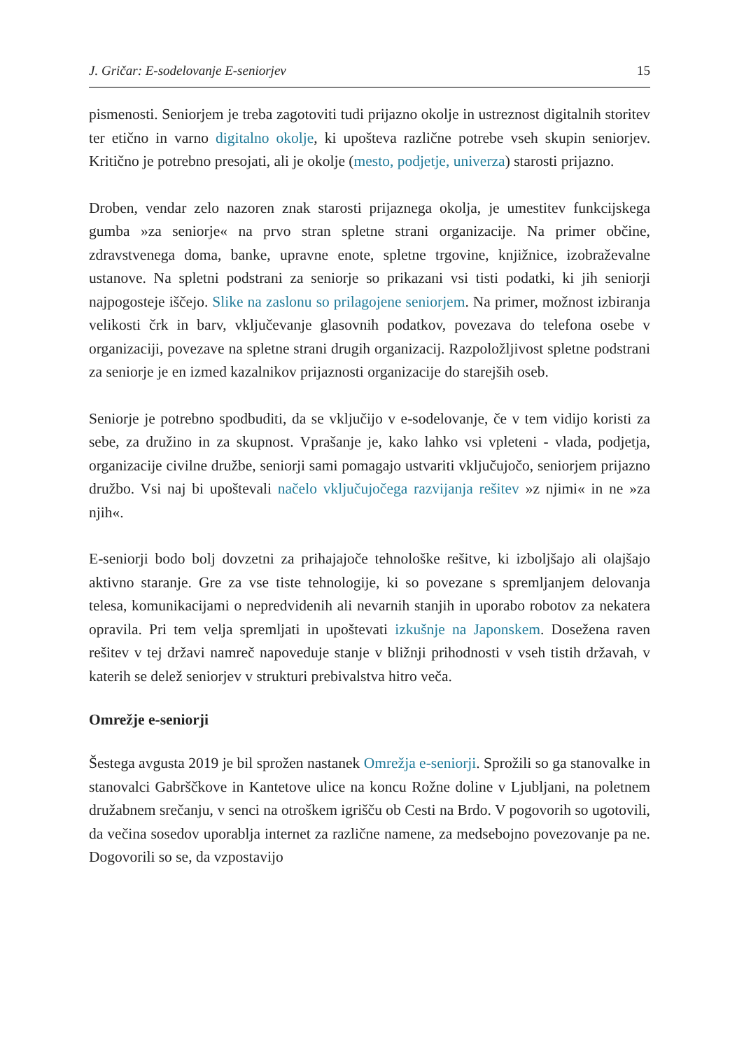J. Gričar: E-sodelovanje E-seniorjev 15
pismenosti. Seniorjem je treba zagotoviti tudi prijazno okolje in ustreznost digitalnih storitev ter etično in varno digitalno okolje, ki upošteva različne potrebe vseh skupin seniorjev. Kritično je potrebno presojati, ali je okolje (mesto, podjetje, univerza) starosti prijazno.
Droben, vendar zelo nazoren znak starosti prijaznega okolja, je umestitev funkcijskega gumba »za seniorje« na prvo stran spletne strani organizacije. Na primer občine, zdravstvenega doma, banke, upravne enote, spletne trgovine, knjižnice, izobraževalne ustanove. Na spletni podstrani za seniorje so prikazani vsi tisti podatki, ki jih seniorji najpogosteje iščejo. Slike na zaslonu so prilagojene seniorjem. Na primer, možnost izbiranja velikosti črk in barv, vključevanje glasovnih podatkov, povezava do telefona osebe v organizaciji, povezave na spletne strani drugih organizacij. Razpoložljivost spletne podstrani za seniorje je en izmed kazalnikov prijaznosti organizacije do starejših oseb.
Seniorje je potrebno spodbuditi, da se vključijo v e-sodelovanje, če v tem vidijo koristi za sebe, za družino in za skupnost. Vprašanje je, kako lahko vsi vpleteni - vlada, podjetja, organizacije civilne družbe, seniorji sami pomagajo ustvariti vključujočo, seniorjem prijazno družbo. Vsi naj bi upoštevali načelo vključujočega razvijanja rešitev »z njimi« in ne »za njih«.
E-seniorji bodo bolj dovzetni za prihajajoče tehnološke rešitve, ki izboljšajo ali olajšajo aktivno staranje. Gre za vse tiste tehnologije, ki so povezane s spremljanjem delovanja telesa, komunikacijami o nepredvidenih ali nevarnih stanjih in uporabo robotov za nekatera opravila. Pri tem velja spremljati in upoštevati izkušnje na Japonskem. Dosežena raven rešitev v tej državi namreč napoveduje stanje v bližnji prihodnosti v vseh tistih državah, v katerih se delež seniorjev v strukturi prebivalstva hitro veča.
Omrežje e-seniorji
Šestega avgusta 2019 je bil sprožen nastanek Omrežja e-seniorji. Sprožili so ga stanovalke in stanovalci Gabrščkove in Kantetove ulice na koncu Rožne doline v Ljubljani, na poletnem družabnem srečanju, v senci na otroškem igrišču ob Cesti na Brdo. V pogovorih so ugotovili, da večina sosedov uporablja internet za različne namene, za medsebojno povezovanje pa ne. Dogovorili so se, da vzpostavijo